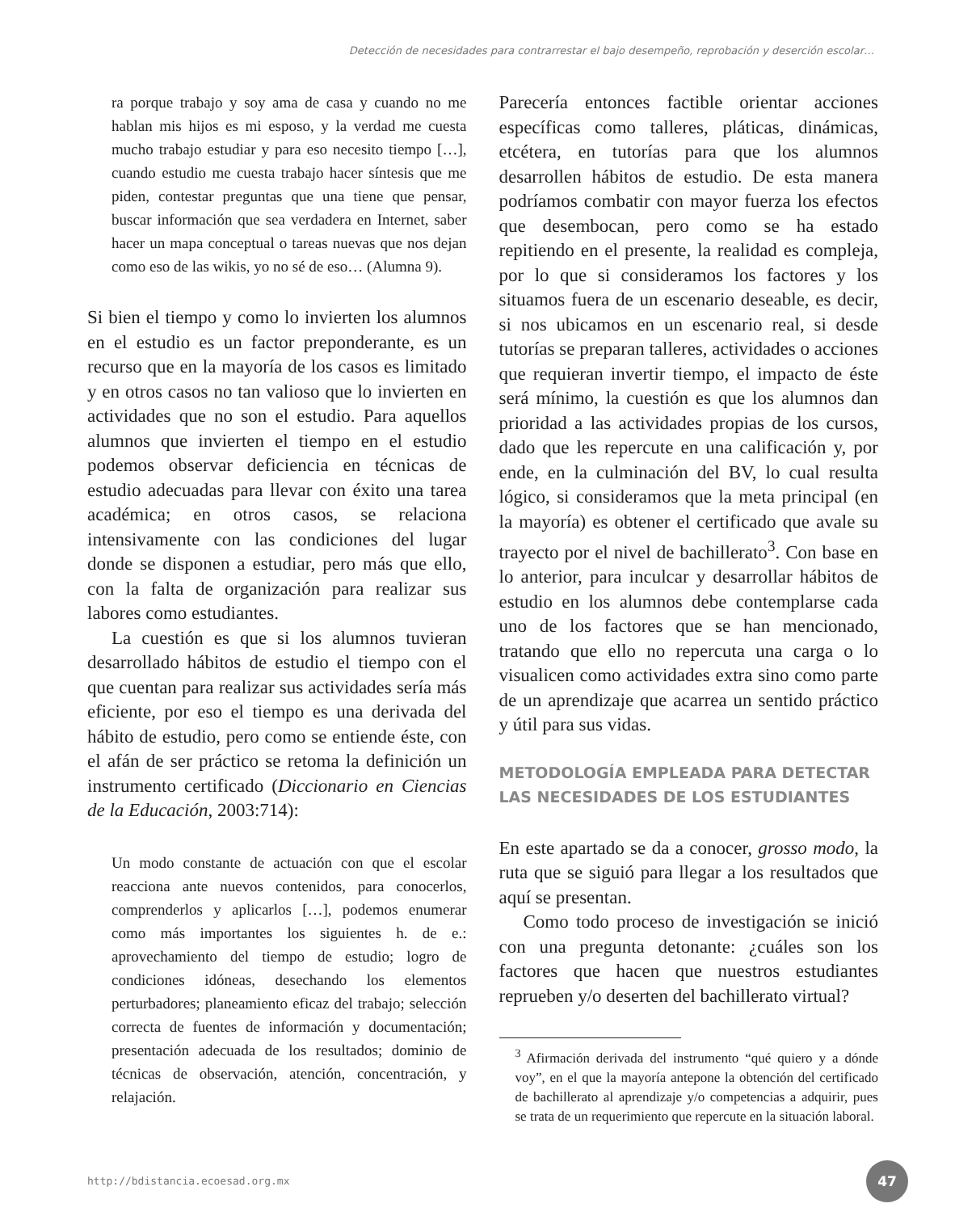Detección de necesidades para contrarrestar el bajo desempeño, reprobación y deserción escolar…
ra porque trabajo y soy ama de casa y cuando no me hablan mis hijos es mi esposo, y la verdad me cuesta mucho trabajo estudiar y para eso necesito tiempo […], cuando estudio me cuesta trabajo hacer síntesis que me piden, contestar preguntas que una tiene que pensar, buscar información que sea verdadera en Internet, saber hacer un mapa conceptual o tareas nuevas que nos dejan como eso de las wikis, yo no sé de eso… (Alumna 9).
Si bien el tiempo y como lo invierten los alumnos en el estudio es un factor preponderante, es un recurso que en la mayoría de los casos es limitado y en otros casos no tan valioso que lo invierten en actividades que no son el estudio. Para aquellos alumnos que invierten el tiempo en el estudio podemos observar deficiencia en técnicas de estudio adecuadas para llevar con éxito una tarea académica; en otros casos, se relaciona intensivamente con las condiciones del lugar donde se disponen a estudiar, pero más que ello, con la falta de organización para realizar sus labores como estudiantes.
La cuestión es que si los alumnos tuvieran desarrollado hábitos de estudio el tiempo con el que cuentan para realizar sus actividades sería más eficiente, por eso el tiempo es una derivada del hábito de estudio, pero como se entiende éste, con el afán de ser práctico se retoma la definición un instrumento certificado (Diccionario en Ciencias de la Educación, 2003:714):
Un modo constante de actuación con que el escolar reacciona ante nuevos contenidos, para conocerlos, comprenderlos y aplicarlos […], podemos enumerar como más importantes los siguientes h. de e.: aprovechamiento del tiempo de estudio; logro de condiciones idóneas, desechando los elementos perturbadores; planeamiento eficaz del trabajo; selección correcta de fuentes de información y documentación; presentación adecuada de los resultados; dominio de técnicas de observación, atención, concentración, y relajación.
Parecería entonces factible orientar acciones específicas como talleres, pláticas, dinámicas, etcétera, en tutorías para que los alumnos desarrollen hábitos de estudio. De esta manera podríamos combatir con mayor fuerza los efectos que desembocan, pero como se ha estado repitiendo en el presente, la realidad es compleja, por lo que si consideramos los factores y los situamos fuera de un escenario deseable, es decir, si nos ubicamos en un escenario real, si desde tutorías se preparan talleres, actividades o acciones que requieran invertir tiempo, el impacto de éste será mínimo, la cuestión es que los alumnos dan prioridad a las actividades propias de los cursos, dado que les repercute en una calificación y, por ende, en la culminación del BV, lo cual resulta lógico, si consideramos que la meta principal (en la mayoría) es obtener el certificado que avale su trayecto por el nivel de bachillerato<sup>3</sup>. Con base en lo anterior, para inculcar y desarrollar hábitos de estudio en los alumnos debe contemplarse cada uno de los factores que se han mencionado, tratando que ello no repercuta una carga o lo visualicen como actividades extra sino como parte de un aprendizaje que acarrea un sentido práctico y útil para sus vidas.
METODOLOGÍA EMPLEADA PARA DETECTAR LAS NECESIDADES DE LOS ESTUDIANTES
En este apartado se da a conocer, grosso modo, la ruta que se siguió para llegar a los resultados que aquí se presentan.
Como todo proceso de investigación se inició con una pregunta detonante: ¿cuáles son los factores que hacen que nuestros estudiantes reprueben y/o deserten del bachillerato virtual?
<sup>3</sup> Afirmación derivada del instrumento “qué quiero y a dónde voy”, en el que la mayoría antepone la obtención del certificado de bachillerato al aprendizaje y/o competencias a adquirir, pues se trata de un requerimiento que repercute en la situación laboral.
http://bdistancia.ecoesad.org.mx 47